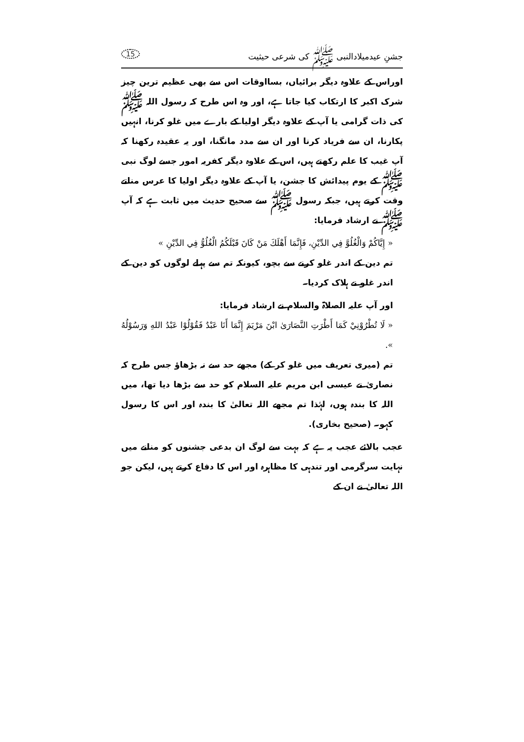جشنِ عیدمیلادالنبی ﷺ کی شرعی حیثیت 15
اوراس کے علاوہ دیگر برائیاں، بسااوقات اس سے بھی عظیم ترین چیز شرک اکبر کا ارتکاب کیا جاتا ہے، اور وہ اس طرح کہ رسول اللہ ﷺ کی ذات گرامی یا آپ کے علاوہ دیگر اولیا کے بارے میں غلو کرنا، انہیں پکارنا، ان سے فریاد کرنا اور ان سے مدد مانگنا، اور یہ عقیدہ رکھنا کہ آپ غیب کا علم رکھتے ہیں، اس کے علاوہ دیگر کفریہ امور جسے لوگ نبی ﷺ کے یوم پیدائش کا جشن، یا آپ کے علاوہ دیگر اولیا کا عرس مناتے وقت کرتے ہیں، جبکہ رسول ﷺ سے صحیح حدیث میں ثابت ہے کہ آپ ﷺ نے ارشاد فرمایا:
« إِيَّاكُمْ وَالْغُلُوَّ فِي الدِّيْنِ، فَإِنَّمَا أَهْلَكَ مَنْ كَانَ قَبْلَكُمُ الْغُلُوُّ فِي الدِّيْنِ »
تم دین کے اندر غلو کرنے سے بچو، کیونکہ تم سے پہلے لوگوں کو دین کے اندر غلو نے ہلاک کردیا۔
اور آپ علیہ الصلاۃ والسلام نے ارشاد فرمایا:
« لَا تُطْرُوْنِيْ كَمَا أَطْرَتِ النَّصَارَىٰ ابْنَ مَرْيَمَ إِنَّمَا أَنَا عَبْدٌ فَقُوْلُوْا عَبْدُ اللهِ وَرَسُوْلُهُ ».
تم (میری تعریف میں غلو کر کے) مجھے حد سے نہ بڑھاؤ جس طرح کہ نصاریٰ نے عیسی ابن مریم علیہ السلام کو حد سے بڑھا دیا تھا، میں اللہ کا بندہ ہوں، لہٰذا تم مجھے اللہ تعالیٰ کا بندہ اور اس کا رسول کہو۔ (صحیح بخاری).
عجب بالائے عجب یہ ہے کہ بہت سے لوگ ان بدعی جشنوں کو منانے میں نہایت سرگرمی اور تندہی کا مظاہرہ اور اس کا دفاع کرتے ہیں، لیکن جو اللہ تعالیٰ نے ان کے